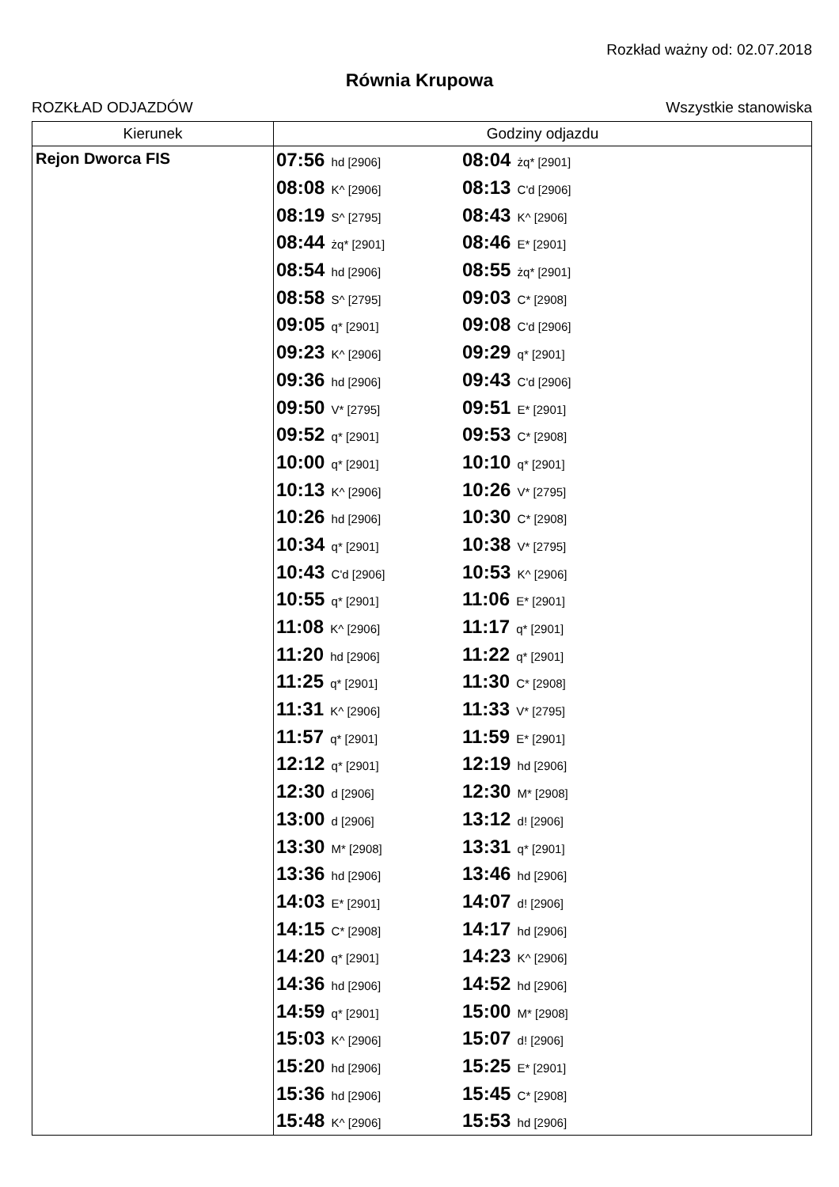Rozkład ważny od: 02.07.2018
Równia Krupowa
ROZKŁAD ODJAZDÓW Wszystkie stanowiska
| Kierunek | Godziny odjazdu |
| --- | --- |
| Rejon Dworca FIS | 07:56 hd [2906] 08:04 żq* [2901] 08:08 K^ [2906] 08:13 C'd [2906] 08:19 S^ [2795] 08:43 K^ [2906] 08:44 żq* [2901] 08:46 E* [2901] 08:54 hd [2906] 08:55 żq* [2901] 08:58 S^ [2795] 09:03 C* [2908] 09:05 q* [2901] 09:08 C'd [2906] 09:23 K^ [2906] 09:29 q* [2901] 09:36 hd [2906] 09:43 C'd [2906] 09:50 V* [2795] 09:51 E* [2901] 09:52 q* [2901] 09:53 C* [2908] 10:00 q* [2901] 10:10 q* [2901] 10:13 K^ [2906] 10:26 V* [2795] 10:26 hd [2906] 10:30 C* [2908] 10:34 q* [2901] 10:38 V* [2795] 10:43 C'd [2906] 10:53 K^ [2906] 10:55 q* [2901] 11:06 E* [2901] 11:08 K^ [2906] 11:17 q* [2901] 11:20 hd [2906] 11:22 q* [2901] 11:25 q* [2901] 11:30 C* [2908] 11:31 K^ [2906] 11:33 V* [2795] 11:57 q* [2901] 11:59 E* [2901] 12:12 q* [2901] 12:19 hd [2906] 12:30 d [2906] 12:30 M* [2908] 13:00 d [2906] 13:12 d! [2906] 13:30 M* [2908] 13:31 q* [2901] 13:36 hd [2906] 13:46 hd [2906] 14:03 E* [2901] 14:07 d! [2906] 14:15 C* [2908] 14:17 hd [2906] 14:20 q* [2901] 14:23 K^ [2906] 14:36 hd [2906] 14:52 hd [2906] 14:59 q* [2901] 15:00 M* [2908] 15:03 K^ [2906] 15:07 d! [2906] 15:20 hd [2906] 15:25 E* [2901] 15:36 hd [2906] 15:45 C* [2908] 15:48 K^ [2906] 15:53 hd [2906] |